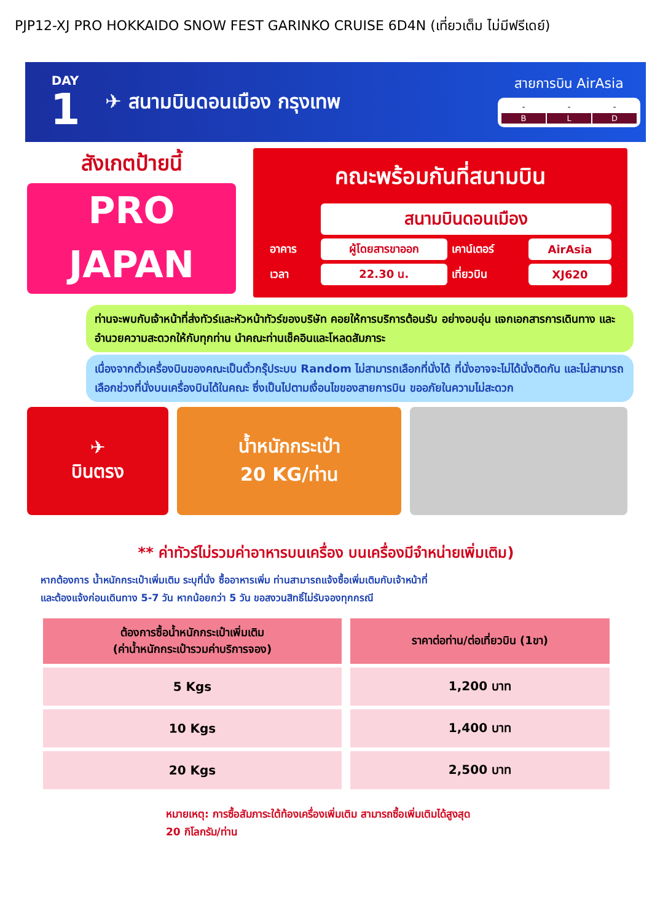PJP12-XJ PRO HOKKAIDO SNOW FEST GARINKO CRUISE 6D4N (เที่ยวเต็ม ไม่มีฟรีเดย์)
DAY
1
✈ สนามบินดอนเมือง กรุงเทพ
สายการบิน AirAsia
| - | - | - |
| B | L | D |
สังเกตป้ายนี้
PRO
JAPAN
คณะพร้อมกันที่สนามบิน
| | สนามบินดอนเมือง | | |
| อาคาร | ผู้โดยสารขาออก | เคาน์เตอร์ | AirAsia |
| เวลา | 22.30 น. | เที่ยวบิน | XJ620 |
ท่านจะพบกับเจ้าหน้าที่ส่งทัวร์และหัวหน้าทัวร์ของบริษัท คอยให้การบริการต้อนรับ อย่างอบอุ่น แจกเอกสารการเดินทาง และอำนวยความสะดวกให้กับทุกท่าน นำคณะท่านเช็คอินและโหลดสัมภาระ
เนื่องจากตั๋วเครื่องบินของคณะเป็นตั๋วกรุ๊ประบบ Random ไม่สามารถเลือกที่นั่งได้ ที่นั่งอาจจะไม่ได้นั่งติดกัน และไม่สามารถเลือกช่วงที่นั่งบนเครื่องบินได้ในคณะ ซึ่งเป็นไปตามเงื่อนไขของสายการบิน ขออภัยในความไม่สะดวก
✈
บินตรง
น้ำหนักกระเป๋า
20 KG/ท่าน
** ค่าทัวร์ไม่รวมค่าอาหารบนเครื่อง บนเครื่องมีจำหน่ายเพิ่มเติม)
หากต้องการ น้ำหนักกระเป๋าเพิ่มเติม ระบุที่นั่ง ซื้ออาหารเพิ่ม ท่านสามารถแจ้งซื้อเพิ่มเติมกับเจ้าหน้าที่
และต้องแจ้งก่อนเดินทาง 5-7 วัน หากน้อยกว่า 5 วัน ขอสงวนสิทธิ์ไม่รับจองทุกกรณี
| ต้องการซื้อน้ำหนักกระเป๋าเพิ่มเติม (ค่าน้ำหนักกระเป๋ารวมค่าบริการจอง) | ราคาต่อท่าน/ต่อเที่ยวบิน (1ขา) |
| --- | --- |
| 5 Kgs | 1,200 บาท |
| 10 Kgs | 1,400 บาท |
| 20 Kgs | 2,500 บาท |
หมายเหตุ: การซื้อสัมภาระใต้ท้องเครื่องเพิ่มเติม สามารถซื้อเพิ่มเติมได้สูงสุด
20 กิโลกรัม/ท่าน